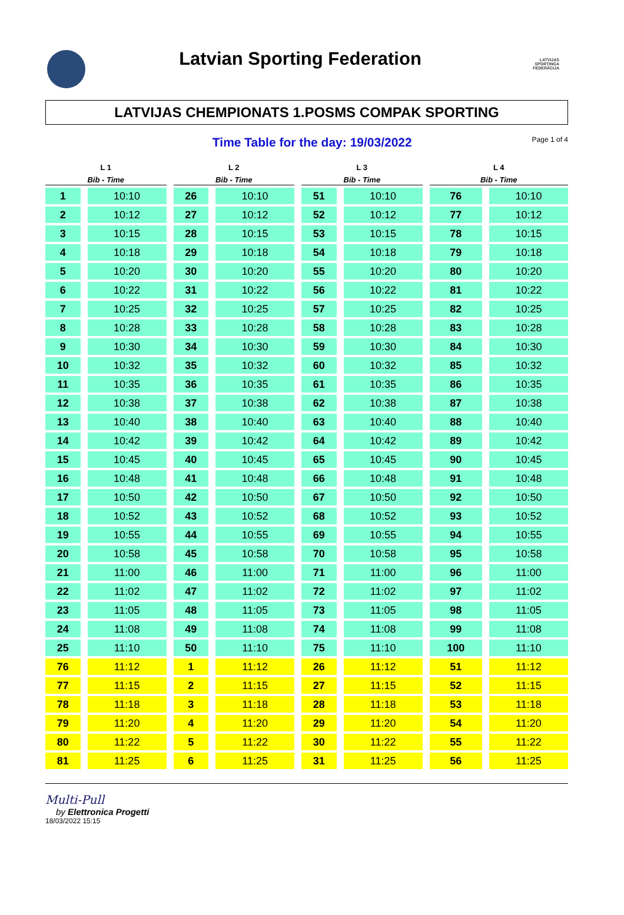Latvian Sporting Federation
LATVIJAS SPORTINGA FEDERĀCIJA
LATVIJAS CHEMPIONATS 1.POSMS COMPAK SPORTING
Time Table for the day: 19/03/2022
Page 1 of 4
| L 1 | | L 2 | | L 3 | | L 4 | |
| --- | --- | --- | --- | --- | --- | --- | --- |
| Bib - Time | | Bib - Time | | Bib - Time | | Bib - Time | |
| 1 | 10:10 | 26 | 10:10 | 51 | 10:10 | 76 | 10:10 |
| 2 | 10:12 | 27 | 10:12 | 52 | 10:12 | 77 | 10:12 |
| 3 | 10:15 | 28 | 10:15 | 53 | 10:15 | 78 | 10:15 |
| 4 | 10:18 | 29 | 10:18 | 54 | 10:18 | 79 | 10:18 |
| 5 | 10:20 | 30 | 10:20 | 55 | 10:20 | 80 | 10:20 |
| 6 | 10:22 | 31 | 10:22 | 56 | 10:22 | 81 | 10:22 |
| 7 | 10:25 | 32 | 10:25 | 57 | 10:25 | 82 | 10:25 |
| 8 | 10:28 | 33 | 10:28 | 58 | 10:28 | 83 | 10:28 |
| 9 | 10:30 | 34 | 10:30 | 59 | 10:30 | 84 | 10:30 |
| 10 | 10:32 | 35 | 10:32 | 60 | 10:32 | 85 | 10:32 |
| 11 | 10:35 | 36 | 10:35 | 61 | 10:35 | 86 | 10:35 |
| 12 | 10:38 | 37 | 10:38 | 62 | 10:38 | 87 | 10:38 |
| 13 | 10:40 | 38 | 10:40 | 63 | 10:40 | 88 | 10:40 |
| 14 | 10:42 | 39 | 10:42 | 64 | 10:42 | 89 | 10:42 |
| 15 | 10:45 | 40 | 10:45 | 65 | 10:45 | 90 | 10:45 |
| 16 | 10:48 | 41 | 10:48 | 66 | 10:48 | 91 | 10:48 |
| 17 | 10:50 | 42 | 10:50 | 67 | 10:50 | 92 | 10:50 |
| 18 | 10:52 | 43 | 10:52 | 68 | 10:52 | 93 | 10:52 |
| 19 | 10:55 | 44 | 10:55 | 69 | 10:55 | 94 | 10:55 |
| 20 | 10:58 | 45 | 10:58 | 70 | 10:58 | 95 | 10:58 |
| 21 | 11:00 | 46 | 11:00 | 71 | 11:00 | 96 | 11:00 |
| 22 | 11:02 | 47 | 11:02 | 72 | 11:02 | 97 | 11:02 |
| 23 | 11:05 | 48 | 11:05 | 73 | 11:05 | 98 | 11:05 |
| 24 | 11:08 | 49 | 11:08 | 74 | 11:08 | 99 | 11:08 |
| 25 | 11:10 | 50 | 11:10 | 75 | 11:10 | 100 | 11:10 |
| 76 | 11:12 | 1 | 11:12 | 26 | 11:12 | 51 | 11:12 |
| 77 | 11:15 | 2 | 11:15 | 27 | 11:15 | 52 | 11:15 |
| 78 | 11:18 | 3 | 11:18 | 28 | 11:18 | 53 | 11:18 |
| 79 | 11:20 | 4 | 11:20 | 29 | 11:20 | 54 | 11:20 |
| 80 | 11:22 | 5 | 11:22 | 30 | 11:22 | 55 | 11:22 |
| 81 | 11:25 | 6 | 11:25 | 31 | 11:25 | 56 | 11:25 |
Multi-Pull
by Elettronica Progetti
18/03/2022 15:15